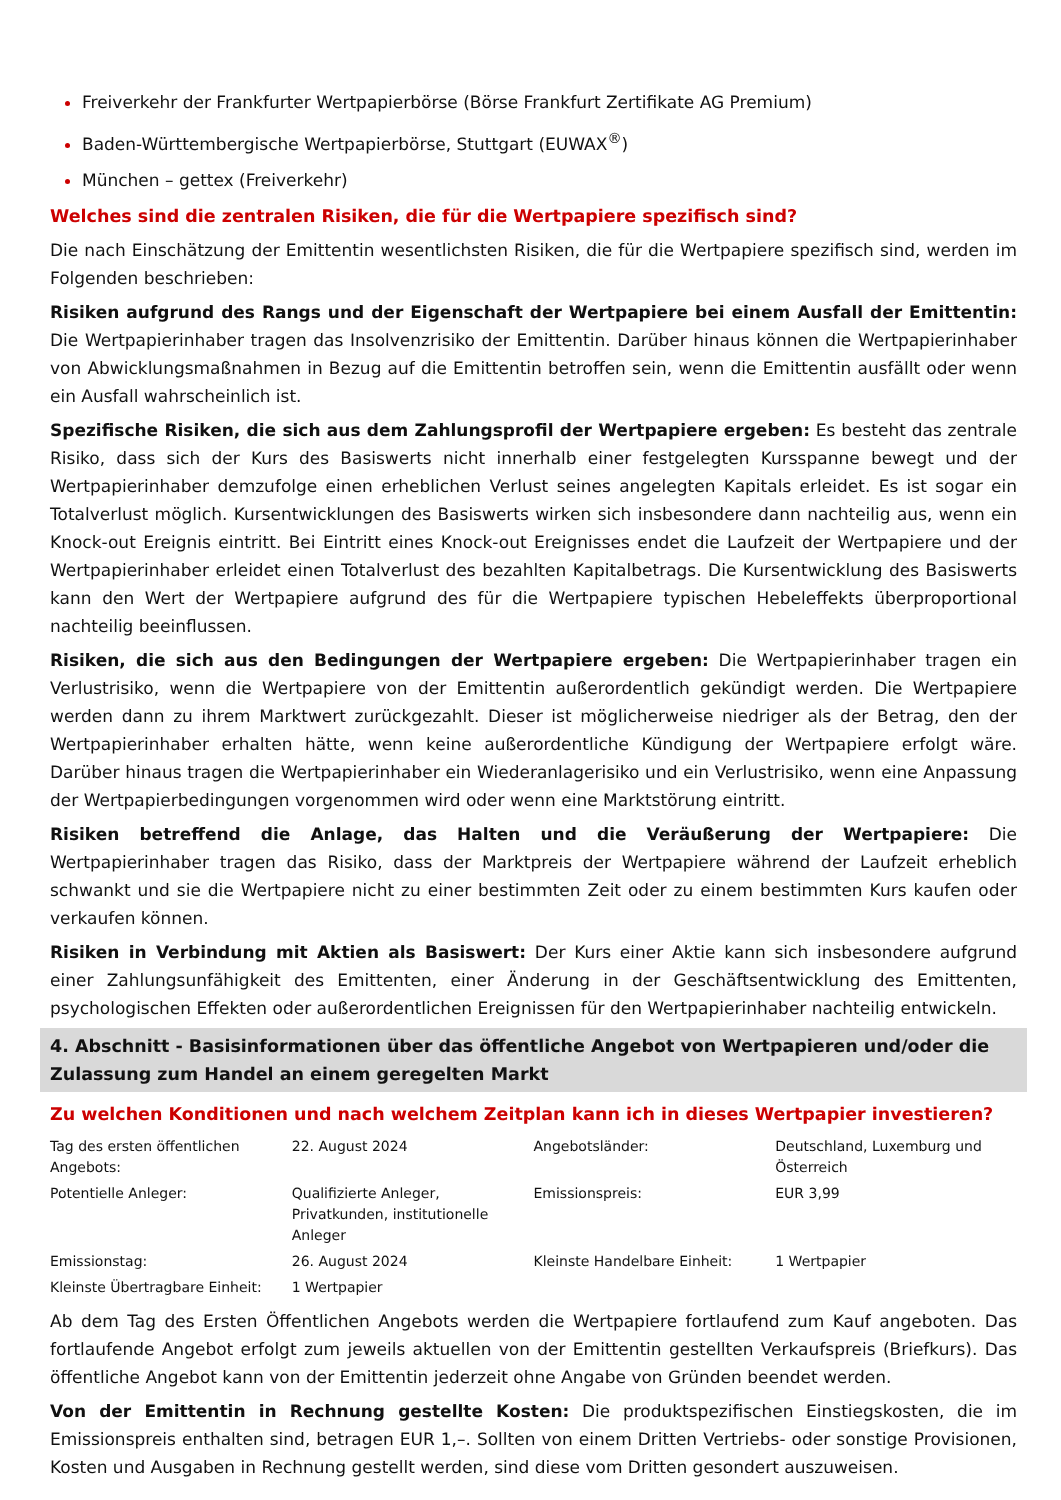Freiverkehr der Frankfurter Wertpapierbörse (Börse Frankfurt Zertifikate AG Premium)
Baden-Württembergische Wertpapierbörse, Stuttgart (EUWAX<sup>®</sup>)
München – gettex (Freiverkehr)
Welches sind die zentralen Risiken, die für die Wertpapiere spezifisch sind?
Die nach Einschätzung der Emittentin wesentlichsten Risiken, die für die Wertpapiere spezifisch sind, werden im Folgenden beschrieben:
Risiken aufgrund des Rangs und der Eigenschaft der Wertpapiere bei einem Ausfall der Emittentin: Die Wertpapierinhaber tragen das Insolvenzrisiko der Emittentin. Darüber hinaus können die Wertpapierinhaber von Abwicklungsmaßnahmen in Bezug auf die Emittentin betroffen sein, wenn die Emittentin ausfällt oder wenn ein Ausfall wahrscheinlich ist.
Spezifische Risiken, die sich aus dem Zahlungsprofil der Wertpapiere ergeben: Es besteht das zentrale Risiko, dass sich der Kurs des Basiswerts nicht innerhalb einer festgelegten Kursspanne bewegt und der Wertpapierinhaber demzufolge einen erheblichen Verlust seines angelegten Kapitals erleidet. Es ist sogar ein Totalverlust möglich. Kursentwicklungen des Basiswerts wirken sich insbesondere dann nachteilig aus, wenn ein Knock-out Ereignis eintritt. Bei Eintritt eines Knock-out Ereignisses endet die Laufzeit der Wertpapiere und der Wertpapierinhaber erleidet einen Totalverlust des bezahlten Kapitalbetrags. Die Kursentwicklung des Basiswerts kann den Wert der Wertpapiere aufgrund des für die Wertpapiere typischen Hebeleffekts überproportional nachteilig beeinflussen.
Risiken, die sich aus den Bedingungen der Wertpapiere ergeben: Die Wertpapierinhaber tragen ein Verlustrisiko, wenn die Wertpapiere von der Emittentin außerordentlich gekündigt werden. Die Wertpapiere werden dann zu ihrem Marktwert zurückgezahlt. Dieser ist möglicherweise niedriger als der Betrag, den der Wertpapierinhaber erhalten hätte, wenn keine außerordentliche Kündigung der Wertpapiere erfolgt wäre. Darüber hinaus tragen die Wertpapierinhaber ein Wiederanlagerisiko und ein Verlustrisiko, wenn eine Anpassung der Wertpapierbedingungen vorgenommen wird oder wenn eine Marktstörung eintritt.
Risiken betreffend die Anlage, das Halten und die Veräußerung der Wertpapiere: Die Wertpapierinhaber tragen das Risiko, dass der Marktpreis der Wertpapiere während der Laufzeit erheblich schwankt und sie die Wertpapiere nicht zu einer bestimmten Zeit oder zu einem bestimmten Kurs kaufen oder verkaufen können.
Risiken in Verbindung mit Aktien als Basiswert: Der Kurs einer Aktie kann sich insbesondere aufgrund einer Zahlungsunfähigkeit des Emittenten, einer Änderung in der Geschäftsentwicklung des Emittenten, psychologischen Effekten oder außerordentlichen Ereignissen für den Wertpapierinhaber nachteilig entwickeln.
4. Abschnitt - Basisinformationen über das öffentliche Angebot von Wertpapieren und/oder die Zulassung zum Handel an einem geregelten Markt
Zu welchen Konditionen und nach welchem Zeitplan kann ich in dieses Wertpapier investieren?
| Tag des ersten öffentlichen Angebots: | 22. August 2024 | Angebotsländer: | Deutschland, Luxemburg und Österreich |
| Potentielle Anleger: | Qualifizierte Anleger, Privatkunden, institutionelle Anleger | Emissionspreis: | EUR 3,99 |
| Emissionstag: | 26. August 2024 | Kleinste Handelbare Einheit: | 1 Wertpapier |
| Kleinste Übertragbare Einheit: | 1 Wertpapier | | |
Ab dem Tag des Ersten Öffentlichen Angebots werden die Wertpapiere fortlaufend zum Kauf angeboten. Das fortlaufende Angebot erfolgt zum jeweils aktuellen von der Emittentin gestellten Verkaufspreis (Briefkurs). Das öffentliche Angebot kann von der Emittentin jederzeit ohne Angabe von Gründen beendet werden.
Von der Emittentin in Rechnung gestellte Kosten: Die produktspezifischen Einstiegskosten, die im Emissionspreis enthalten sind, betragen EUR 1,–. Sollten von einem Dritten Vertriebs- oder sonstige Provisionen, Kosten und Ausgaben in Rechnung gestellt werden, sind diese vom Dritten gesondert auszuweisen.